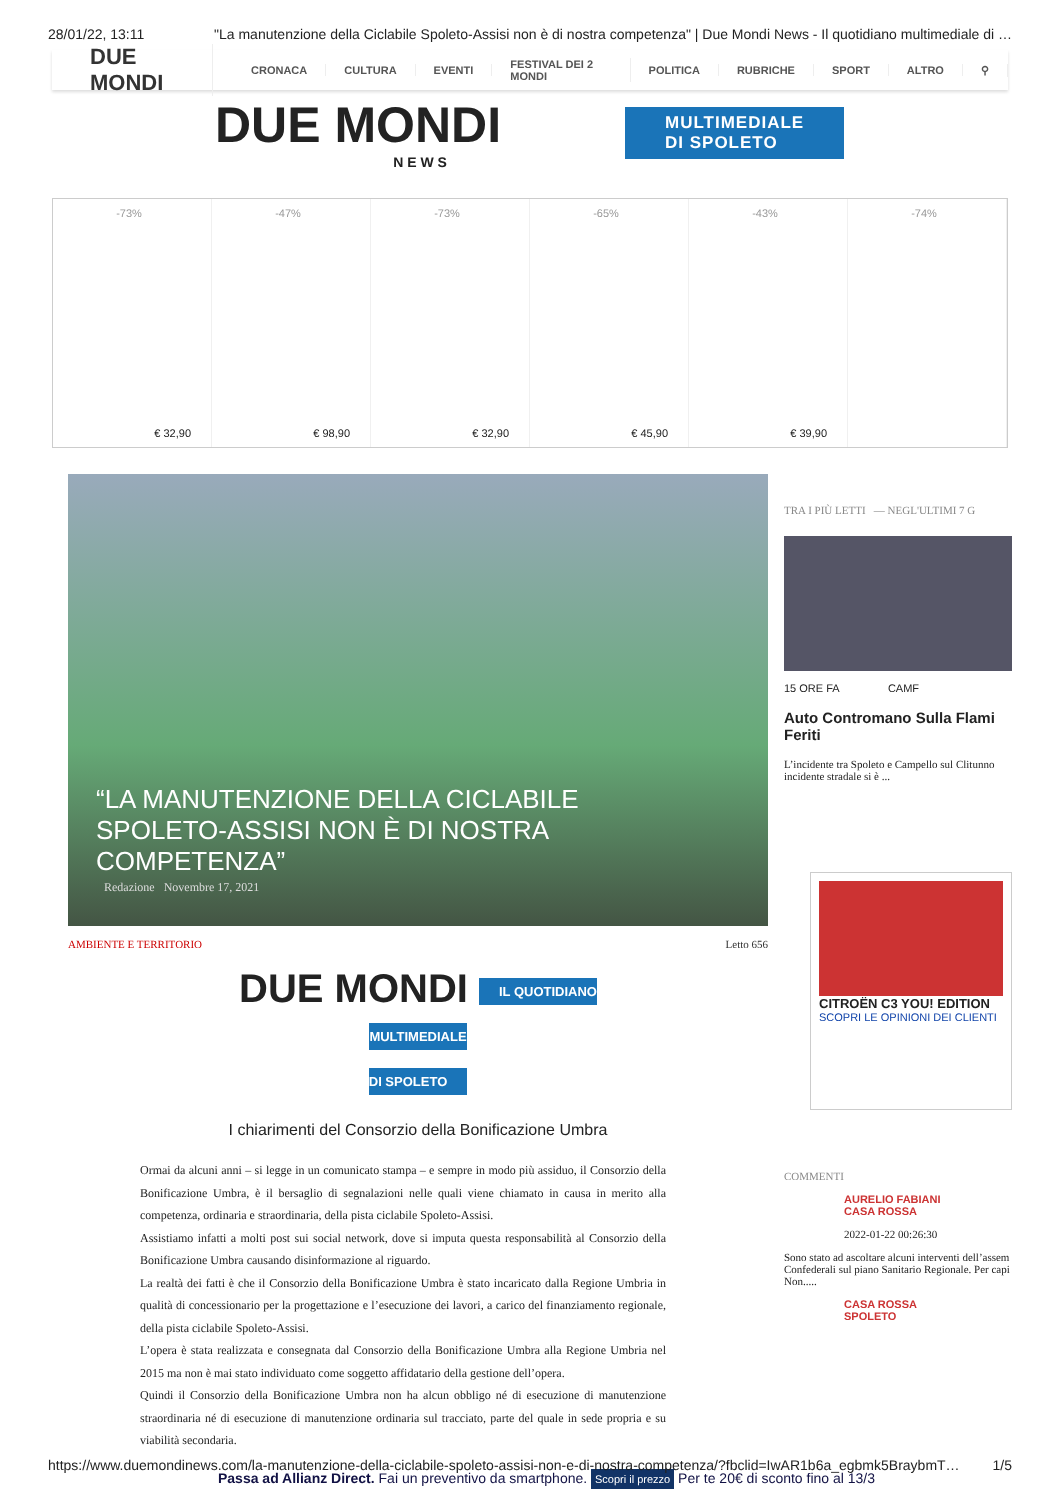28/01/22, 13:11 "La manutenzione della Ciclabile Spoleto-Assisi non è di nostra competenza" | Due Mondi News - Il quotidiano multimediale di …
DUE MONDI CRONACA CULTURA EVENTI FESTIVAL DEI 2 MONDI POLITICA RUBRICHE SPORT ALTRO ⚲
DUE MONDI
N E W S
MULTIMEDIALE
DI SPOLETO
-73%
€ 32,90
-47%
€ 98,90
-73%
€ 32,90
-65%
€ 45,90
-43%
€ 39,90
-74%
“LA MANUTENZIONE DELLA CICLABILE SPOLETO-ASSISI NON È DI NOSTRA COMPETENZA”
Redazione Novembre 17, 2021
AMBIENTE E TERRITORIO Letto 656
DUE MONDI IL QUOTIDIANO
MULTIMEDIALE
DI SPOLETO
I chiarimenti del Consorzio della Bonificazione Umbra
Ormai da alcuni anni – si legge in un comunicato stampa – e sempre in modo più assiduo, il Consorzio della Bonificazione Umbra, è il bersaglio di segnalazioni nelle quali viene chiamato in causa in merito alla competenza, ordinaria e straordinaria, della pista ciclabile Spoleto-Assisi.
Assistiamo infatti a molti post sui social network, dove si imputa questa responsabilità al Consorzio della Bonificazione Umbra causando disinformazione al riguardo.
La realtà dei fatti è che il Consorzio della Bonificazione Umbra è stato incaricato dalla Regione Umbria in qualità di concessionario per la progettazione e l’esecuzione dei lavori, a carico del finanziamento regionale, della pista ciclabile Spoleto-Assisi.
L’opera è stata realizzata e consegnata dal Consorzio della Bonificazione Umbra alla Regione Umbria nel 2015 ma non è mai stato individuato come soggetto affidatario della gestione dell’opera.
Quindi il Consorzio della Bonificazione Umbra non ha alcun obbligo né di esecuzione di manutenzione straordinaria né di esecuzione di manutenzione ordinaria sul tracciato, parte del quale in sede propria e su viabilità secondaria.
TRA I PIÙ LETTI — NEGL'ULTIMI 7 G
15 ORE FA CAMF
Auto Contromano Sulla Flami Feriti
L’incidente tra Spoleto e Campello sul Clitunno incidente stradale si è ...
CITROËN C3 YOU! EDITION
SCOPRI LE OPINIONI DEI CLIENTI
COMMENTI
AURELIO FABIANI
CASA ROSSA
2022-01-22 00:26:30
Sono stato ad ascoltare alcuni interventi dell’assem Confederali sul piano Sanitario Regionale. Per capi Non.....
CASA ROSSA
SPOLETO
Passa ad Allianz Direct. Fai un preventivo da smartphone. Scopri il prezzo Per te 20€ di sconto fino al 13/3
https://www.duemondinews.com/la-manutenzione-della-ciclabile-spoleto-assisi-non-e-di-nostra-competenza/?fbclid=IwAR1b6a_egbmk5BraybmT… 1/5